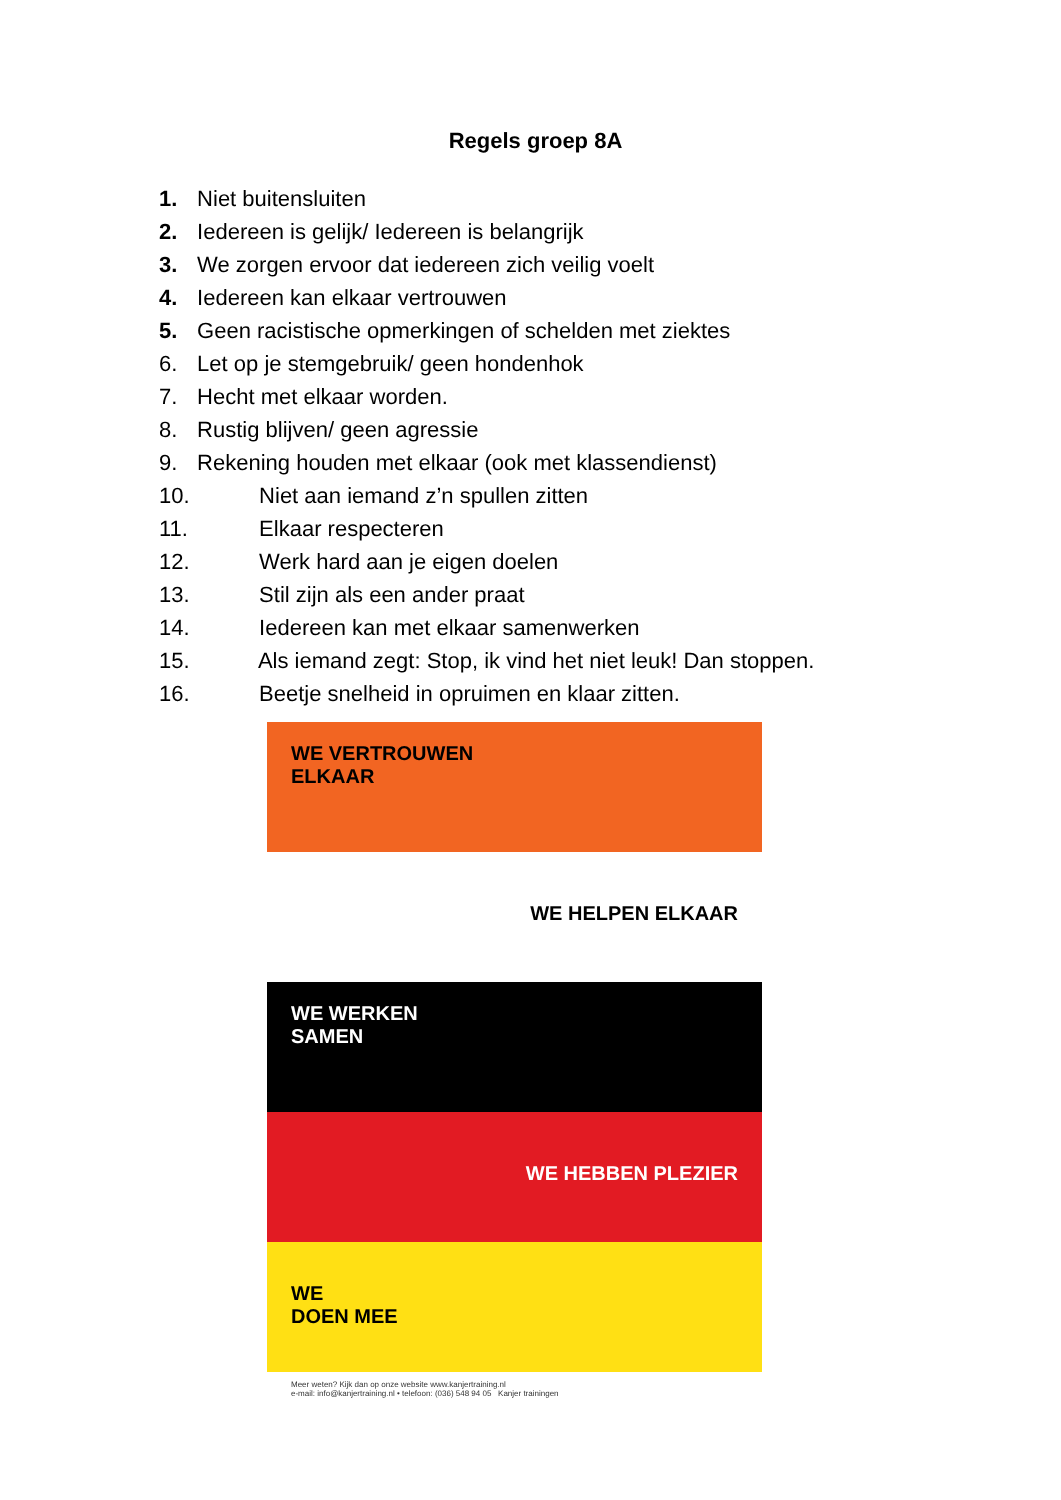Regels groep 8A
1. Niet buitensluiten
2. Iedereen is gelijk/ Iedereen is belangrijk
3. We zorgen ervoor dat iedereen zich veilig voelt
4. Iedereen kan elkaar vertrouwen
5. Geen racistische opmerkingen of schelden met ziektes
6. Let op je stemgebruik/ geen hondenhok
7. Hecht met elkaar worden.
8. Rustig blijven/ geen agressie
9. Rekening houden met elkaar (ook met klassendienst)
10. Niet aan iemand z’n spullen zitten
11. Elkaar respecteren
12. Werk hard aan je eigen doelen
13. Stil zijn als een ander praat
14. Iedereen kan met elkaar samenwerken
15. Als iemand zegt: Stop, ik vind het niet leuk! Dan stoppen.
16. Beetje snelheid in opruimen en klaar zitten.
WE VERTROUWEN
ELKAAR
WE HELPEN ELKAAR
WE WERKEN
SAMEN
WE HEBBEN PLEZIER
WE
DOEN MEE
Meer weten? Kijk dan op onze website www.kanjertraining.nl
e-mail: info@kanjertraining.nl • telefoon: (036) 548 94 05 Kanjer trainingen